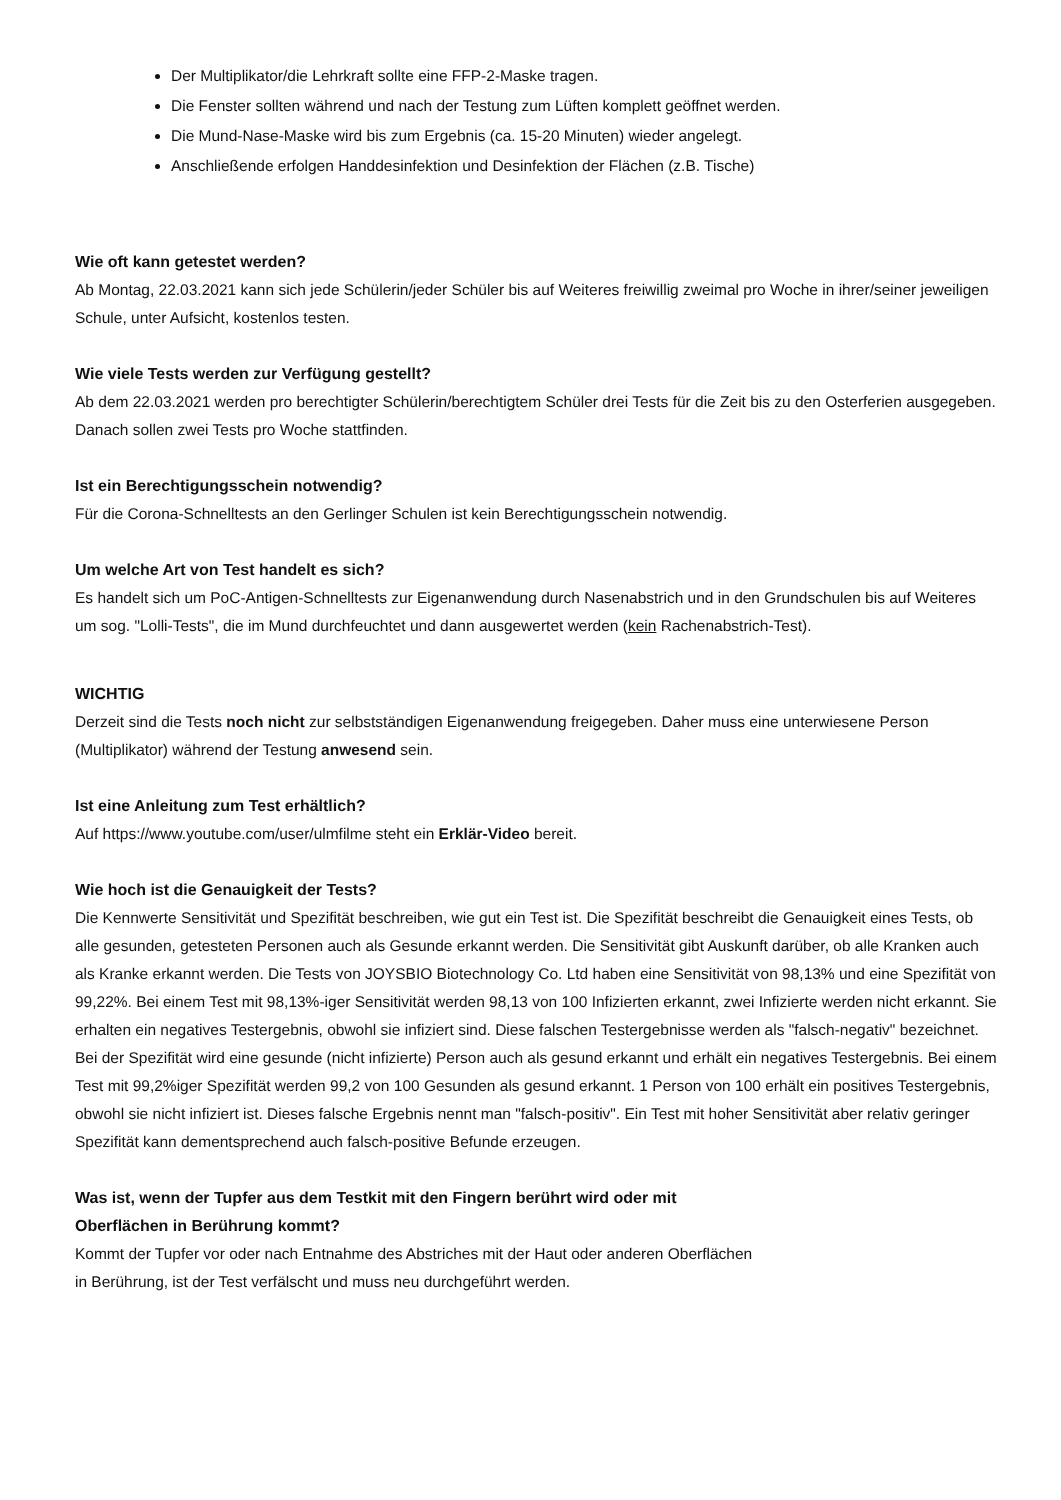Der Multiplikator/die Lehrkraft sollte eine FFP-2-Maske tragen.
Die Fenster sollten während und nach der Testung zum Lüften komplett geöffnet werden.
Die Mund-Nase-Maske wird bis zum Ergebnis (ca. 15-20 Minuten) wieder angelegt.
Anschließende erfolgen Handdesinfektion und Desinfektion der Flächen (z.B. Tische)
Wie oft kann getestet werden?
Ab Montag, 22.03.2021 kann sich jede Schülerin/jeder Schüler bis auf Weiteres freiwillig zweimal pro Woche in ihrer/seiner jeweiligen Schule, unter Aufsicht, kostenlos testen.
Wie viele Tests werden zur Verfügung gestellt?
Ab dem 22.03.2021 werden pro berechtigter Schülerin/berechtigtem Schüler drei Tests für die Zeit bis zu den Osterferien ausgegeben. Danach sollen zwei Tests pro Woche stattfinden.
Ist ein Berechtigungsschein notwendig?
Für die Corona-Schnelltests an den Gerlinger Schulen ist kein Berechtigungsschein notwendig.
Um welche Art von Test handelt es sich?
Es handelt sich um PoC-Antigen-Schnelltests zur Eigenanwendung durch Nasenabstrich und in den Grundschulen bis auf Weiteres um sog. "Lolli-Tests", die im Mund durchfeuchtet und dann ausgewertet werden (kein Rachenabstrich-Test).
WICHTIG
Derzeit sind die Tests noch nicht zur selbstständigen Eigenanwendung freigegeben. Daher muss eine unterwiesene Person (Multiplikator) während der Testung anwesend sein.
Ist eine Anleitung zum Test erhältlich?
Auf https://www.youtube.com/user/ulmfilme steht ein Erklär-Video bereit.
Wie hoch ist die Genauigkeit der Tests?
Die Kennwerte Sensitivität und Spezifität beschreiben, wie gut ein Test ist. Die Spezifität beschreibt die Genauigkeit eines Tests, ob alle gesunden, getesteten Personen auch als Gesunde erkannt werden. Die Sensitivität gibt Auskunft darüber, ob alle Kranken auch als Kranke erkannt werden. Die Tests von JOYSBIO Biotechnology Co. Ltd haben eine Sensitivität von 98,13% und eine Spezifität von 99,22%. Bei einem Test mit 98,13%-iger Sensitivität werden 98,13 von 100 Infizierten erkannt, zwei Infizierte werden nicht erkannt. Sie erhalten ein negatives Testergebnis, obwohl sie infiziert sind. Diese falschen Testergebnisse werden als "falsch-negativ" bezeichnet.
Bei der Spezifität wird eine gesunde (nicht infizierte) Person auch als gesund erkannt und erhält ein negatives Testergebnis. Bei einem Test mit 99,2%iger Spezifität werden 99,2 von 100 Gesunden als gesund erkannt. 1 Person von 100 erhält ein positives Testergebnis, obwohl sie nicht infiziert ist. Dieses falsche Ergebnis nennt man "falsch-positiv". Ein Test mit hoher Sensitivität aber relativ geringer Spezifität kann dementsprechend auch falsch-positive Befunde erzeugen.
Was ist, wenn der Tupfer aus dem Testkit mit den Fingern berührt wird oder mit
Oberflächen in Berührung kommt?
Kommt der Tupfer vor oder nach Entnahme des Abstriches mit der Haut oder anderen Oberflächen
in Berührung, ist der Test verfälscht und muss neu durchgeführt werden.